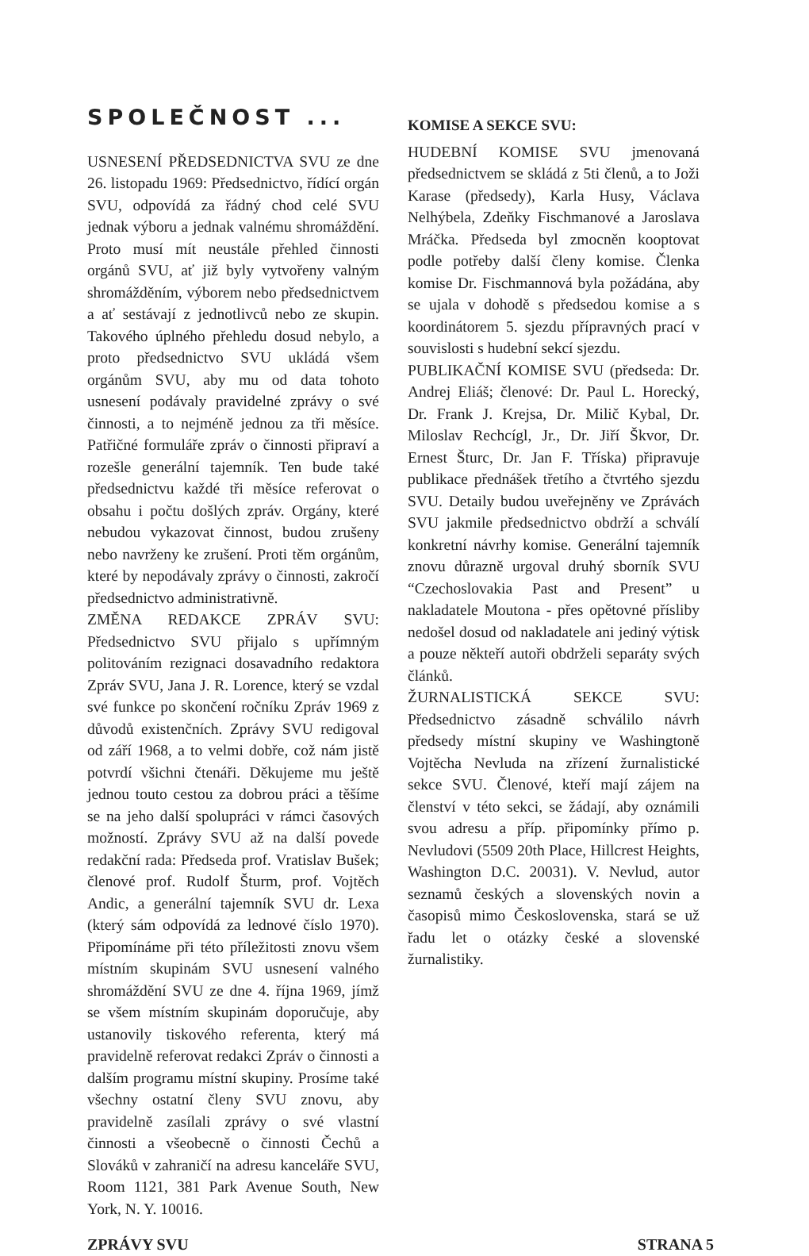SPOLEČNOST ...
USNESENÍ PŘEDSEDNICTVA SVU ze dne 26. listopadu 1969: Předsednictvo, řídící orgán SVU, odpovídá za řádný chod celé SVU jednak výboru a jednak valnému shromáždění. Proto musí mít neustále přehled činnosti orgánů SVU, ať již byly vytvořeny valným shromážděním, výborem nebo předsednictvem a ať sestávají z jednotlivců nebo ze skupin. Takového úplného přehledu dosud nebylo, a proto předsednictvo SVU ukládá všem orgánům SVU, aby mu od data tohoto usnesení podávaly pravidelné zprávy o své činnosti, a to nejméně jednou za tři měsíce. Patřičné formuláře zpráv o činnosti připraví a rozešle generální tajemník. Ten bude také předsednictvu každé tři měsíce referovat o obsahu i počtu došlých zpráv. Orgány, které nebudou vykazovat činnost, budou zrušeny nebo navrženy ke zrušení. Proti těm orgánům, které by nepodávaly zprávy o činnosti, zakročí předsednictvo administrativně.
ZMĚNA REDAKCE ZPRÁV SVU: Předsednictvo SVU přijalo s upřímným politováním rezignaci dosavadního redaktora Zpráv SVU, Jana J. R. Lorence, který se vzdal své funkce po skončení ročníku Zpráv 1969 z důvodů existenčních. Zprávy SVU redigoval od září 1968, a to velmi dobře, což nám jistě potvrdí všichni čtenáři. Děkujeme mu ještě jednou touto cestou za dobrou práci a těšíme se na jeho další spolupráci v rámci časových možností. Zprávy SVU až na další povede redakční rada: Předseda prof. Vratislav Bušek; členové prof. Rudolf Šturm, prof. Vojtěch Andic, a generální tajemník SVU dr. Lexa (který sám odpovídá za lednové číslo 1970). Připomínáme při této příležitosti znovu všem místním skupinám SVU usnesení valného shromáždění SVU ze dne 4. října 1969, jímž se všem místním skupinám doporučuje, aby ustanovily tiskového referenta, který má pravidelně referovat redakci Zpráv o činnosti a dalším programu místní skupiny. Prosíme také všechny ostatní členy SVU znovu, aby pravidelně zasílali zprávy o své vlastní činnosti a všeobecně o činnosti Čechů a Slováků v zahraničí na adresu kanceláře SVU, Room 1121, 381 Park Avenue South, New York, N. Y. 10016.
KOMISE A SEKCE SVU:
HUDEBNÍ KOMISE SVU jmenovaná předsednictvem se skládá z 5ti členů, a to Joži Karase (předsedy), Karla Husy, Václava Nelhýbela, Zdeňky Fischmanové a Jaroslava Mráčka. Předseda byl zmocněn kooptovat podle potřeby další členy komise. Členka komise Dr. Fischmannová byla požádána, aby se ujala v dohodě s předsedou komise a s koordinátorem 5. sjezdu přípravných prací v souvislosti s hudební sekcí sjezdu.
PUBLIKAČNÍ KOMISE SVU (předseda: Dr. Andrej Eliáš; členové: Dr. Paul L. Horecký, Dr. Frank J. Krejsa, Dr. Milič Kybal, Dr. Miloslav Rechcígl, Jr., Dr. Jiří Škvor, Dr. Ernest Šturc, Dr. Jan F. Tříska) připravuje publikace přednášek třetího a čtvrtého sjezdu SVU. Detaily budou uveřejněny ve Zprávách SVU jakmile předsednictvo obdrží a schválí konkretní návrhy komise. Generální tajemník znovu důrazně urgoval druhý sborník SVU “Czechoslovakia Past and Present” u nakladatele Moutona - přes opětovné přísliby nedošel dosud od nakladatele ani jediný výtisk a pouze někteří autoři obdrželi separáty svých článků.
ŽURNALISTICKÁ SEKCE SVU: Předsednictvo zásadně schválilo návrh předsedy místní skupiny ve Washingtoně Vojtěcha Nevluda na zřízení žurnalistické sekce SVU. Členové, kteří mají zájem na členství v této sekci, se žádají, aby oznámili svou adresu a příp. připomínky přímo p. Nevludovi (5509 20th Place, Hillcrest Heights, Washington D.C. 20031). V. Nevlud, autor seznamů českých a slovenských novin a časopisů mimo Československa, stará se už řadu let o otázky české a slovenské žurnalistiky.
ZPRÁVY SVU STRANA 5